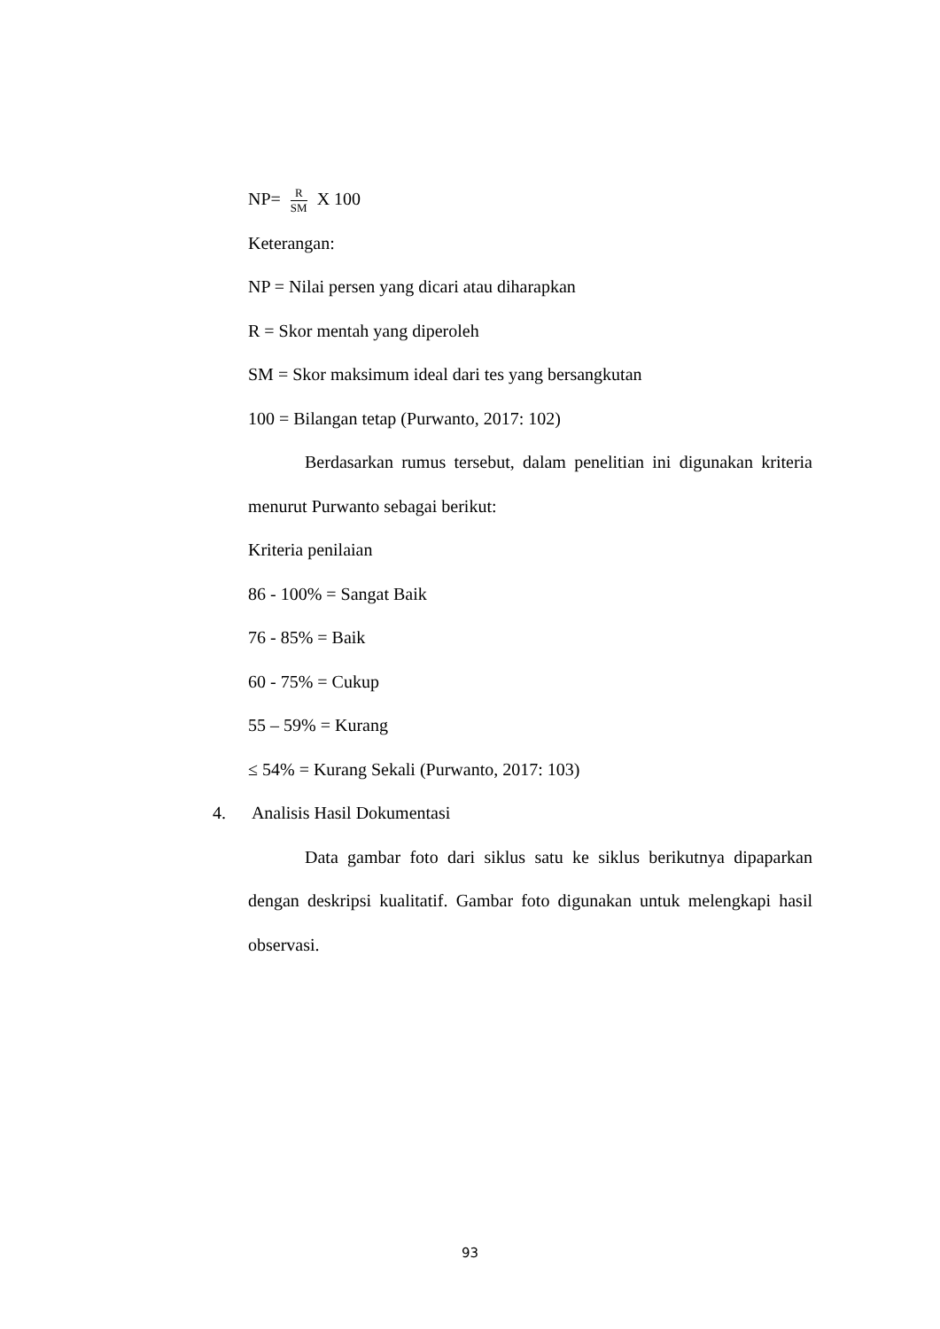NP= R SM X 100
Keterangan:
NP = Nilai persen yang dicari atau diharapkan
R = Skor mentah yang diperoleh
SM = Skor maksimum ideal dari tes yang bersangkutan
100 = Bilangan tetap (Purwanto, 2017: 102)
Berdasarkan rumus tersebut, dalam penelitian ini digunakan kriteria menurut Purwanto sebagai berikut:
Kriteria penilaian
86 - 100% = Sangat Baik
76 - 85% = Baik
60 - 75% = Cukup
55 – 59% = Kurang
≤ 54% = Kurang Sekali (Purwanto, 2017: 103)
4. Analisis Hasil Dokumentasi
Data gambar foto dari siklus satu ke siklus berikutnya dipaparkan dengan deskripsi kualitatif. Gambar foto digunakan untuk melengkapi hasil observasi.
93